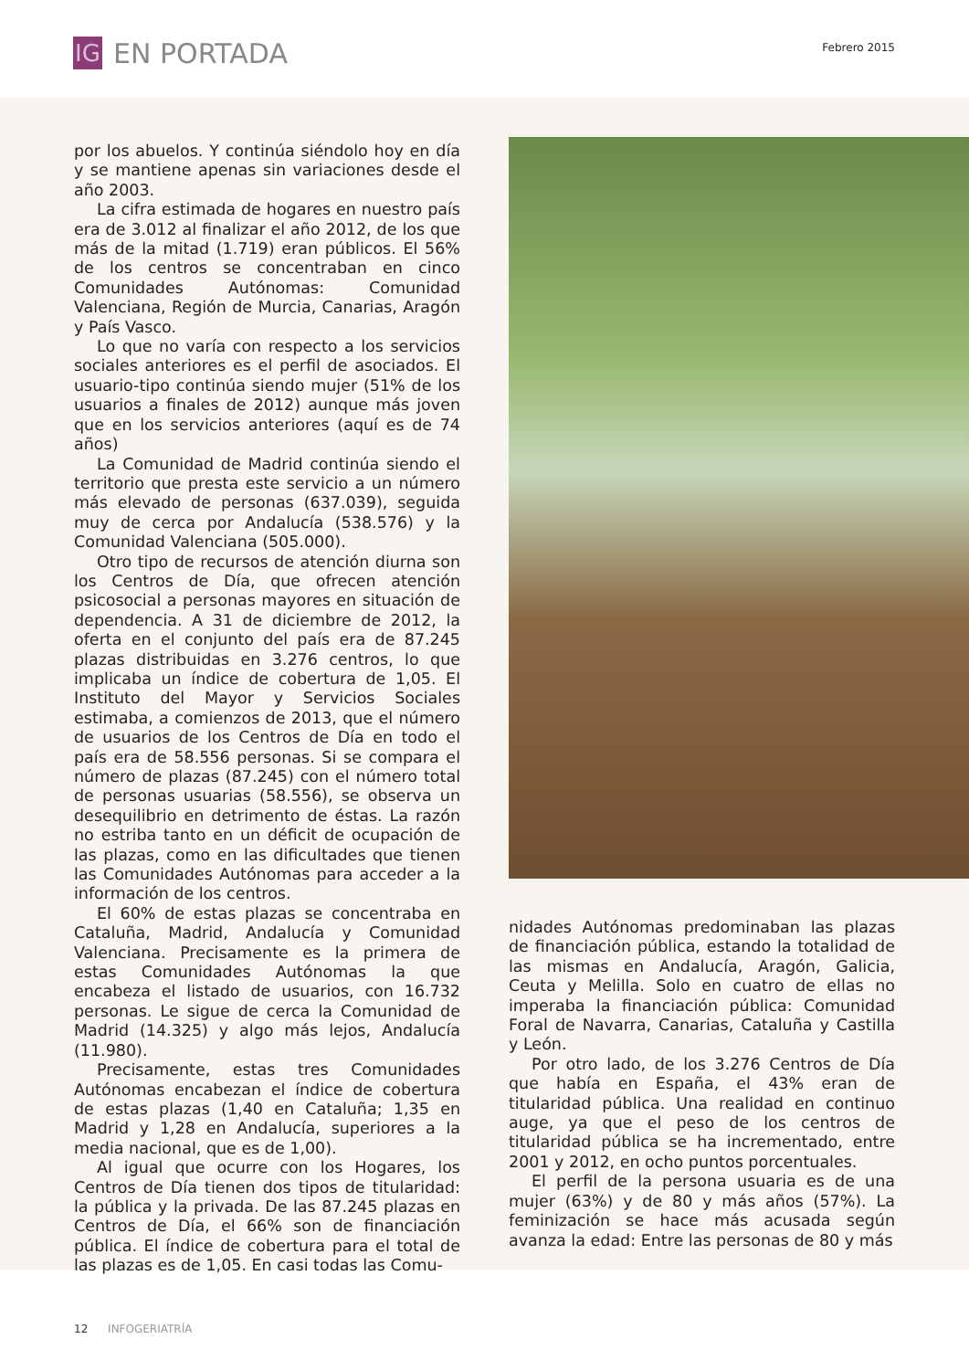IG
EN PORTADA
Febrero 2015
por los abuelos. Y continúa siéndolo hoy en día y se mantiene apenas sin variaciones desde el año 2003.
La cifra estimada de hogares en nuestro país era de 3.012 al finalizar el año 2012, de los que más de la mitad (1.719) eran públicos. El 56% de los centros se concentraban en cinco Comunidades Autónomas: Comunidad Valenciana, Región de Murcia, Canarias, Aragón y País Vasco.
Lo que no varía con respecto a los servicios sociales anteriores es el perfil de asociados. El usuario-tipo continúa siendo mujer (51% de los usuarios a finales de 2012) aunque más joven que en los servicios anteriores (aquí es de 74 años)
La Comunidad de Madrid continúa siendo el territorio que presta este servicio a un número más elevado de personas (637.039), seguida muy de cerca por Andalucía (538.576) y la Comunidad Valenciana (505.000).
Otro tipo de recursos de atención diurna son los Centros de Día, que ofrecen atención psicosocial a personas mayores en situación de dependencia. A 31 de diciembre de 2012, la oferta en el conjunto del país era de 87.245 plazas distribuidas en 3.276 centros, lo que implicaba un índice de cobertura de 1,05. El Instituto del Mayor y Servicios Sociales estimaba, a comienzos de 2013, que el número de usuarios de los Centros de Día en todo el país era de 58.556 personas. Si se compara el número de plazas (87.245) con el número total de personas usuarias (58.556), se observa un desequilibrio en detrimento de éstas. La razón no estriba tanto en un déficit de ocupación de las plazas, como en las dificultades que tienen las Comunidades Autónomas para acceder a la información de los centros.
El 60% de estas plazas se concentraba en Cataluña, Madrid, Andalucía y Comunidad Valenciana. Precisamente es la primera de estas Comunidades Autónomas la que encabeza el listado de usuarios, con 16.732 personas. Le sigue de cerca la Comunidad de Madrid (14.325) y algo más lejos, Andalucía (11.980).
Precisamente, estas tres Comunidades Autónomas encabezan el índice de cobertura de estas plazas (1,40 en Cataluña; 1,35 en Madrid y 1,28 en Andalucía, superiores a la media nacional, que es de 1,00).
Al igual que ocurre con los Hogares, los Centros de Día tienen dos tipos de titularidad: la pública y la privada. De las 87.245 plazas en Centros de Día, el 66% son de financiación pública. El índice de cobertura para el total de las plazas es de 1,05. En casi todas las Comu-
nidades Autónomas predominaban las plazas de financiación pública, estando la totalidad de las mismas en Andalucía, Aragón, Galicia, Ceuta y Melilla. Solo en cuatro de ellas no imperaba la financiación pública: Comunidad Foral de Navarra, Canarias, Cataluña y Castilla y León.
Por otro lado, de los 3.276 Centros de Día que había en España, el 43% eran de titularidad pública. Una realidad en continuo auge, ya que el peso de los centros de titularidad pública se ha incrementado, entre 2001 y 2012, en ocho puntos porcentuales.
El perfil de la persona usuaria es de una mujer (63%) y de 80 y más años (57%). La feminización se hace más acusada según avanza la edad: Entre las personas de 80 y más
12 INFOGERIATRÍA